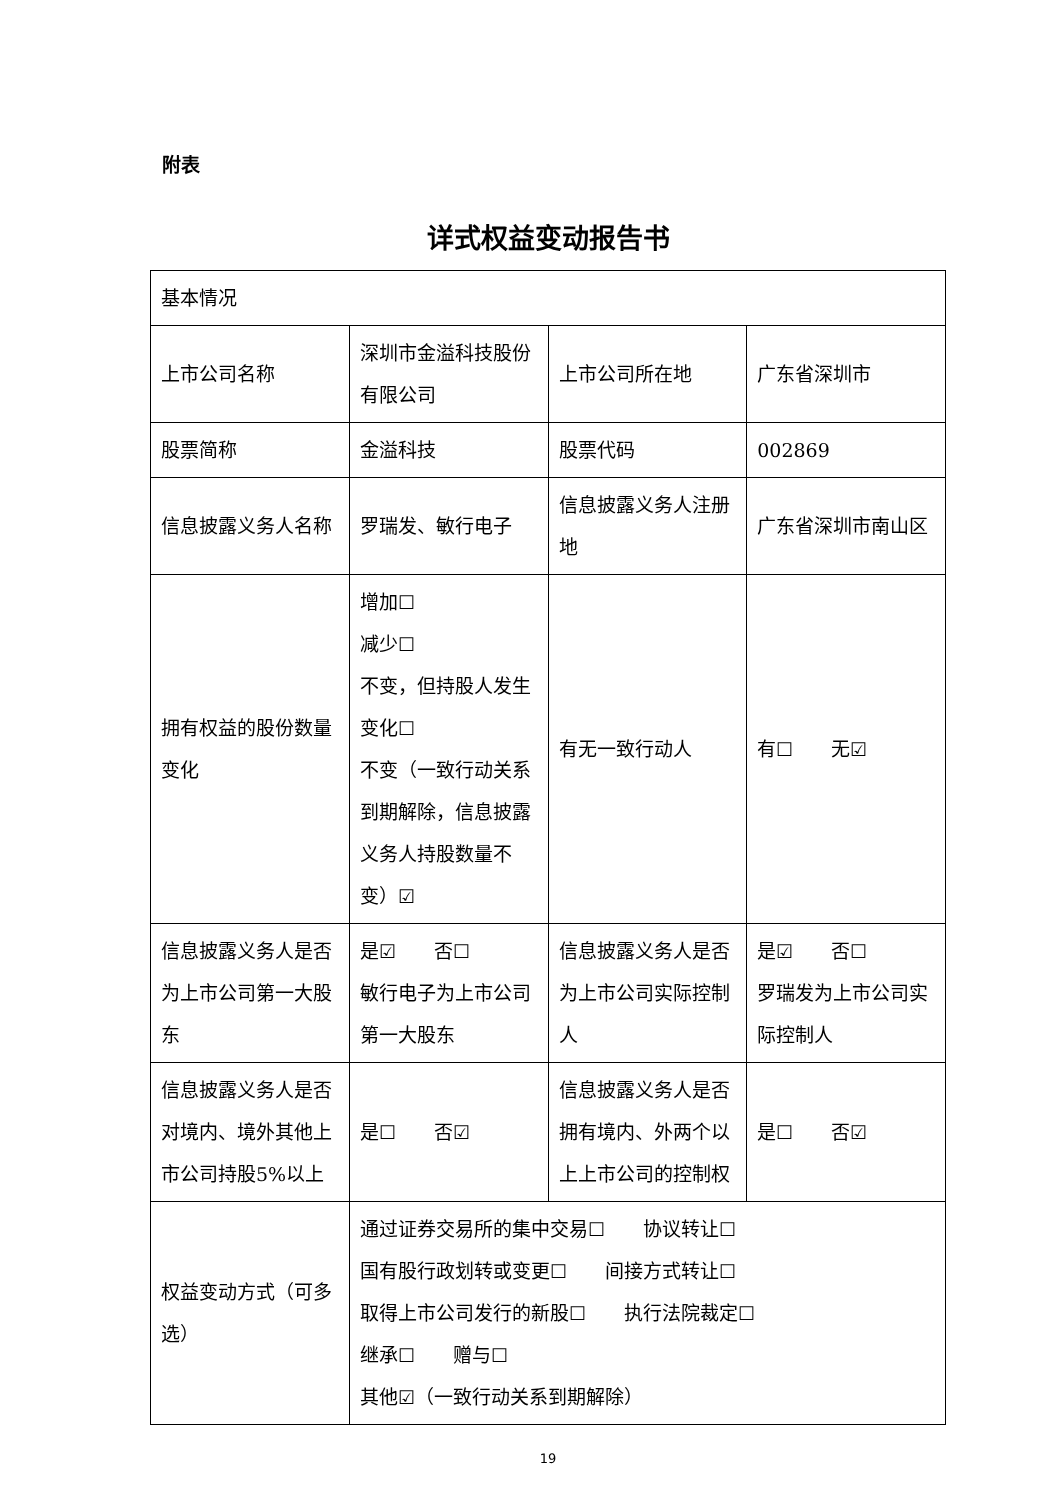附表
详式权益变动报告书
| 基本情况 | | | |
| 上市公司名称 | 深圳市金溢科技股份有限公司 | 上市公司所在地 | 广东省深圳市 |
| 股票简称 | 金溢科技 | 股票代码 | 002869 |
| 信息披露义务人名称 | 罗瑞发、敏行电子 | 信息披露义务人注册地 | 广东省深圳市南山区 |
| 拥有权益的股份数量变化 | 增加☐ 减少☐ 不变，但持股人发生变化☐ 不变（一致行动关系到期解除，信息披露义务人持股数量不变）☑ | 有无一致行动人 | 有☐ 无☑ |
| 信息披露义务人是否为上市公司第一大股东 | 是☑ 否☐ 敏行电子为上市公司第一大股东 | 信息披露义务人是否为上市公司实际控制人 | 是☑ 否☐ 罗瑞发为上市公司实际控制人 |
| 信息披露义务人是否对境内、境外其他上市公司持股5%以上 | 是☐ 否☑ | 信息披露义务人是否拥有境内、外两个以上上市公司的控制权 | 是☐ 否☑ |
| 权益变动方式（可多选） | 通过证券交易所的集中交易☐ 协议转让☐ 国有股行政划转或变更☐ 间接方式转让☐ 取得上市公司发行的新股☐ 执行法院裁定☐ 继承☐ 赠与☐ 其他☑（一致行动关系到期解除） | | |
19